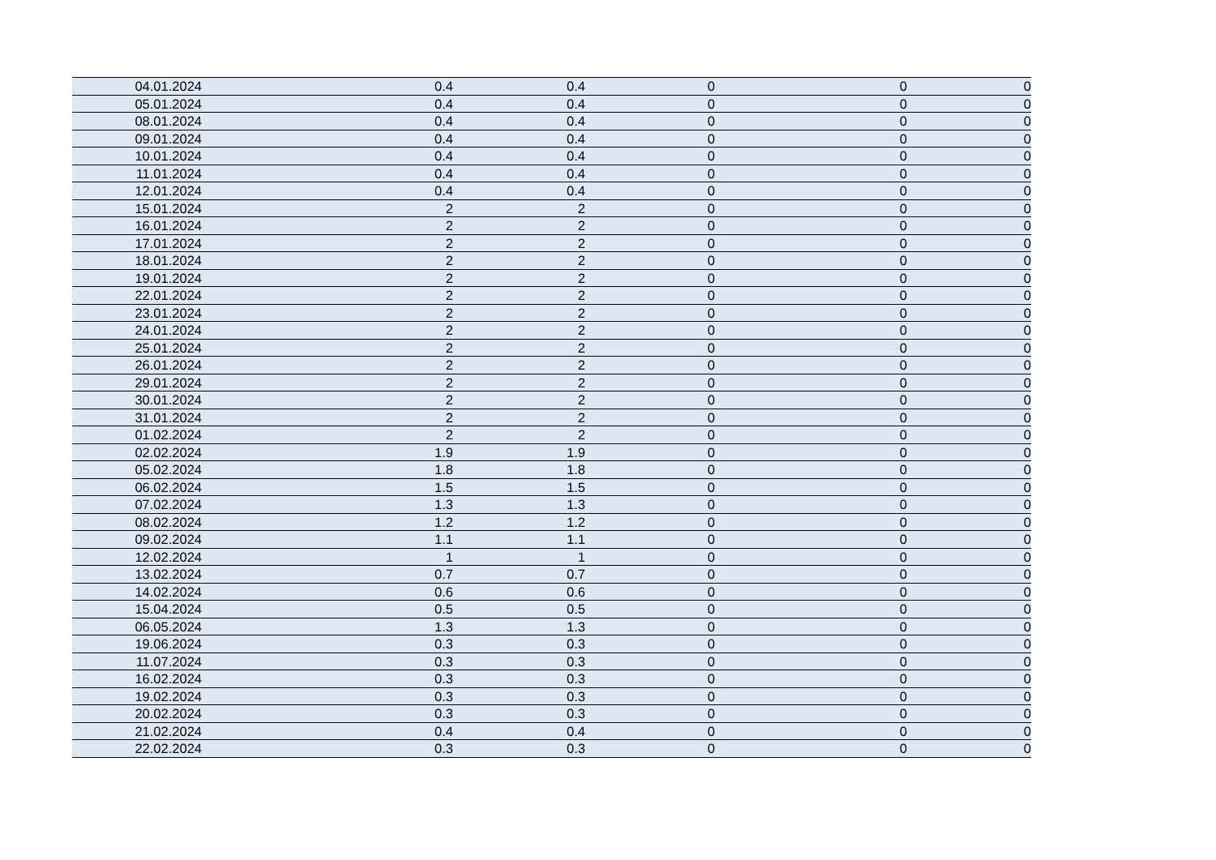| 04.01.2024 | 0.4 | 0.4 | 0 | 0 | 0 |
| 05.01.2024 | 0.4 | 0.4 | 0 | 0 | 0 |
| 08.01.2024 | 0.4 | 0.4 | 0 | 0 | 0 |
| 09.01.2024 | 0.4 | 0.4 | 0 | 0 | 0 |
| 10.01.2024 | 0.4 | 0.4 | 0 | 0 | 0 |
| 11.01.2024 | 0.4 | 0.4 | 0 | 0 | 0 |
| 12.01.2024 | 0.4 | 0.4 | 0 | 0 | 0 |
| 15.01.2024 | 2 | 2 | 0 | 0 | 0 |
| 16.01.2024 | 2 | 2 | 0 | 0 | 0 |
| 17.01.2024 | 2 | 2 | 0 | 0 | 0 |
| 18.01.2024 | 2 | 2 | 0 | 0 | 0 |
| 19.01.2024 | 2 | 2 | 0 | 0 | 0 |
| 22.01.2024 | 2 | 2 | 0 | 0 | 0 |
| 23.01.2024 | 2 | 2 | 0 | 0 | 0 |
| 24.01.2024 | 2 | 2 | 0 | 0 | 0 |
| 25.01.2024 | 2 | 2 | 0 | 0 | 0 |
| 26.01.2024 | 2 | 2 | 0 | 0 | 0 |
| 29.01.2024 | 2 | 2 | 0 | 0 | 0 |
| 30.01.2024 | 2 | 2 | 0 | 0 | 0 |
| 31.01.2024 | 2 | 2 | 0 | 0 | 0 |
| 01.02.2024 | 2 | 2 | 0 | 0 | 0 |
| 02.02.2024 | 1.9 | 1.9 | 0 | 0 | 0 |
| 05.02.2024 | 1.8 | 1.8 | 0 | 0 | 0 |
| 06.02.2024 | 1.5 | 1.5 | 0 | 0 | 0 |
| 07.02.2024 | 1.3 | 1.3 | 0 | 0 | 0 |
| 08.02.2024 | 1.2 | 1.2 | 0 | 0 | 0 |
| 09.02.2024 | 1.1 | 1.1 | 0 | 0 | 0 |
| 12.02.2024 | 1 | 1 | 0 | 0 | 0 |
| 13.02.2024 | 0.7 | 0.7 | 0 | 0 | 0 |
| 14.02.2024 | 0.6 | 0.6 | 0 | 0 | 0 |
| 15.04.2024 | 0.5 | 0.5 | 0 | 0 | 0 |
| 06.05.2024 | 1.3 | 1.3 | 0 | 0 | 0 |
| 19.06.2024 | 0.3 | 0.3 | 0 | 0 | 0 |
| 11.07.2024 | 0.3 | 0.3 | 0 | 0 | 0 |
| 16.02.2024 | 0.3 | 0.3 | 0 | 0 | 0 |
| 19.02.2024 | 0.3 | 0.3 | 0 | 0 | 0 |
| 20.02.2024 | 0.3 | 0.3 | 0 | 0 | 0 |
| 21.02.2024 | 0.4 | 0.4 | 0 | 0 | 0 |
| 22.02.2024 | 0.3 | 0.3 | 0 | 0 | 0 |